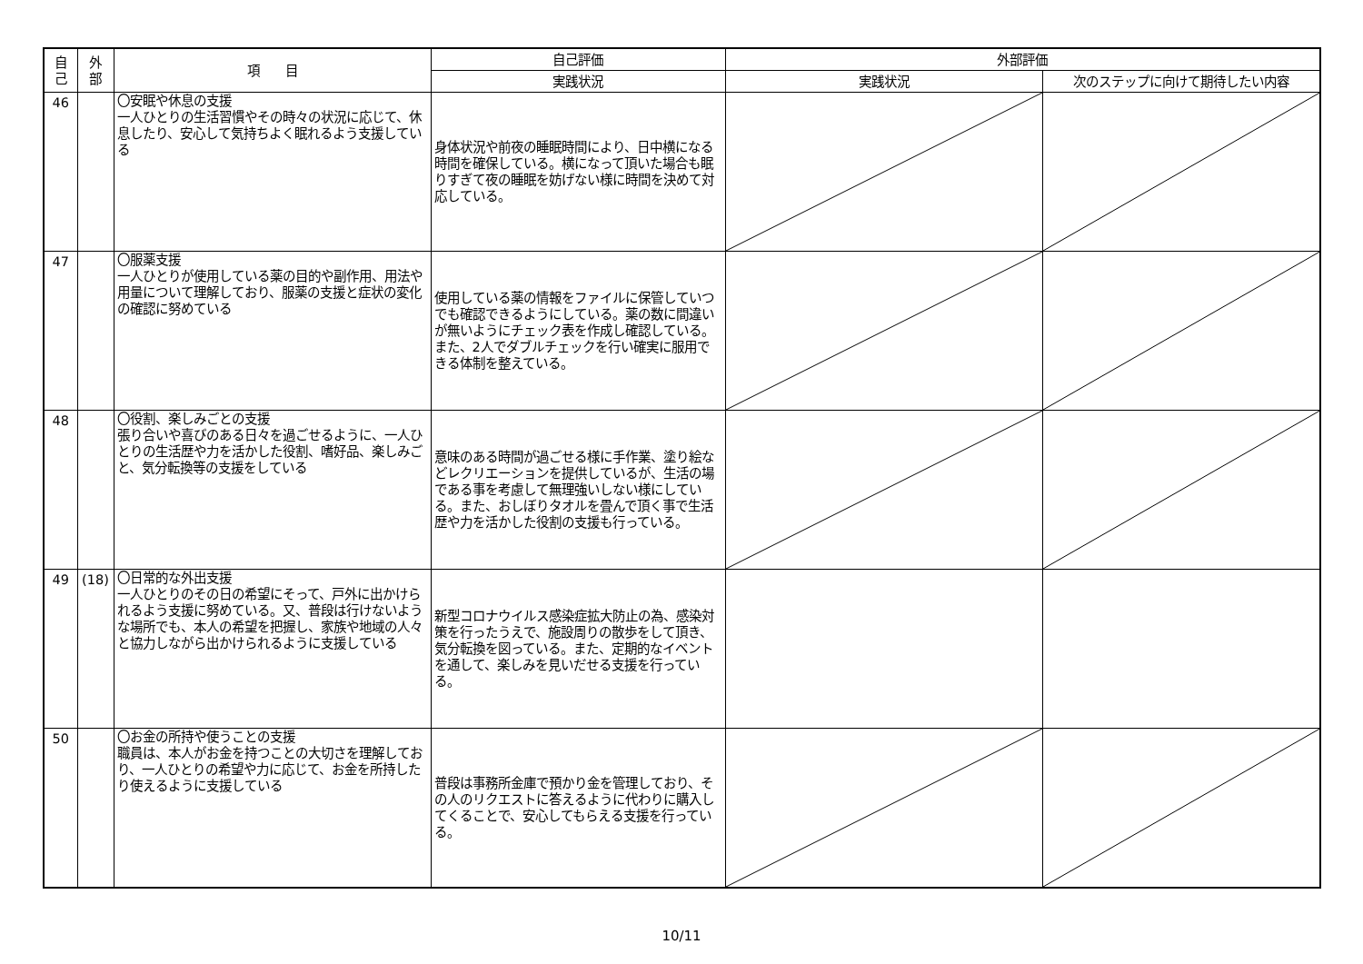| 自 己 | 外 部 | 項 目 | 自己評価 | 外部評価 | |
| --- | --- | --- | --- | --- | --- |
| | | | 実践状況 | 実践状況 | 次のステップに向けて期待したい内容 |
| 46 | | 〇安眠や休息の支援 一人ひとりの生活習慣やその時々の状況に応じて、休息したり、安心して気持ちよく眠れるよう支援している | 身体状況や前夜の睡眠時間により、日中横になる時間を確保している。横になって頂いた場合も眠りすぎて夜の睡眠を妨げない様に時間を決めて対応している。 | | |
| 47 | | 〇服薬支援 一人ひとりが使用している薬の目的や副作用、用法や用量について理解しており、服薬の支援と症状の変化の確認に努めている | 使用している薬の情報をファイルに保管していつでも確認できるようにしている。薬の数に間違いが無いようにチェック表を作成し確認している。また、2人でダブルチェックを行い確実に服用できる体制を整えている。 | | |
| 48 | | 〇役割、楽しみごとの支援 張り合いや喜びのある日々を過ごせるように、一人ひとりの生活歴や力を活かした役割、嗜好品、楽しみごと、気分転換等の支援をしている | 意味のある時間が過ごせる様に手作業、塗り絵などレクリエーションを提供しているが、生活の場である事を考慮して無理強いしない様にしている。また、おしぼりタオルを畳んで頂く事で生活歴や力を活かした役割の支援も行っている。 | | |
| 49 | (18) | 〇日常的な外出支援 一人ひとりのその日の希望にそって、戸外に出かけられるよう支援に努めている。又、普段は行けないような場所でも、本人の希望を把握し、家族や地域の人々と協力しながら出かけられるように支援している | 新型コロナウイルス感染症拡大防止の為、感染対策を行ったうえで、施設周りの散歩をして頂き、気分転換を図っている。また、定期的なイベントを通して、楽しみを見いだせる支援を行っている。 | | |
| 50 | | 〇お金の所持や使うことの支援 職員は、本人がお金を持つことの大切さを理解しており、一人ひとりの希望や力に応じて、お金を所持したり使えるように支援している | 普段は事務所金庫で預かり金を管理しており、その人のリクエストに答えるように代わりに購入してくることで、安心してもらえる支援を行っている。 | | |
10/11